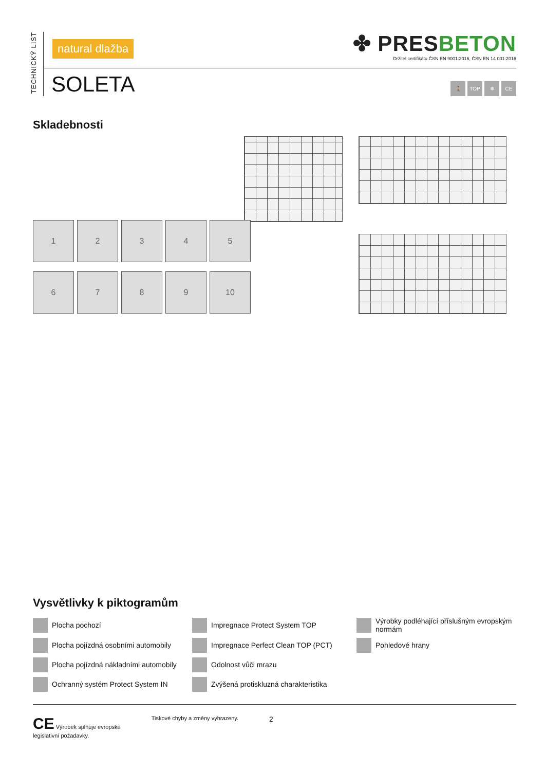TECHNICKÝ LIST
natural dlažba
✤ PRESBETON
Držitel certifikátu ČSN EN 9001:2016, ČSN EN 14 001:2016
SOLETA
🚶 TOP ❄ CE
Skladebnosti
1
2
3
4
5
6
7
8
9
10
Vysvětlivky k piktogramům
Plocha pochozí
Impregnace Protect System TOP
Výrobky podléhající příslušným evropským normám
Plocha pojízdná osobními automobily
Impregnace Perfect Clean TOP (PCT)
Pohledové hrany
Plocha pojízdná nákladními automobily
Odolnost vůči mrazu
Ochranný systém Protect System IN
Zvýšená protiskluzná charakteristika
CE Výrobek splňuje evropské
legislativní požadavky.
Tiskové chyby a změny vyhrazeny.
2